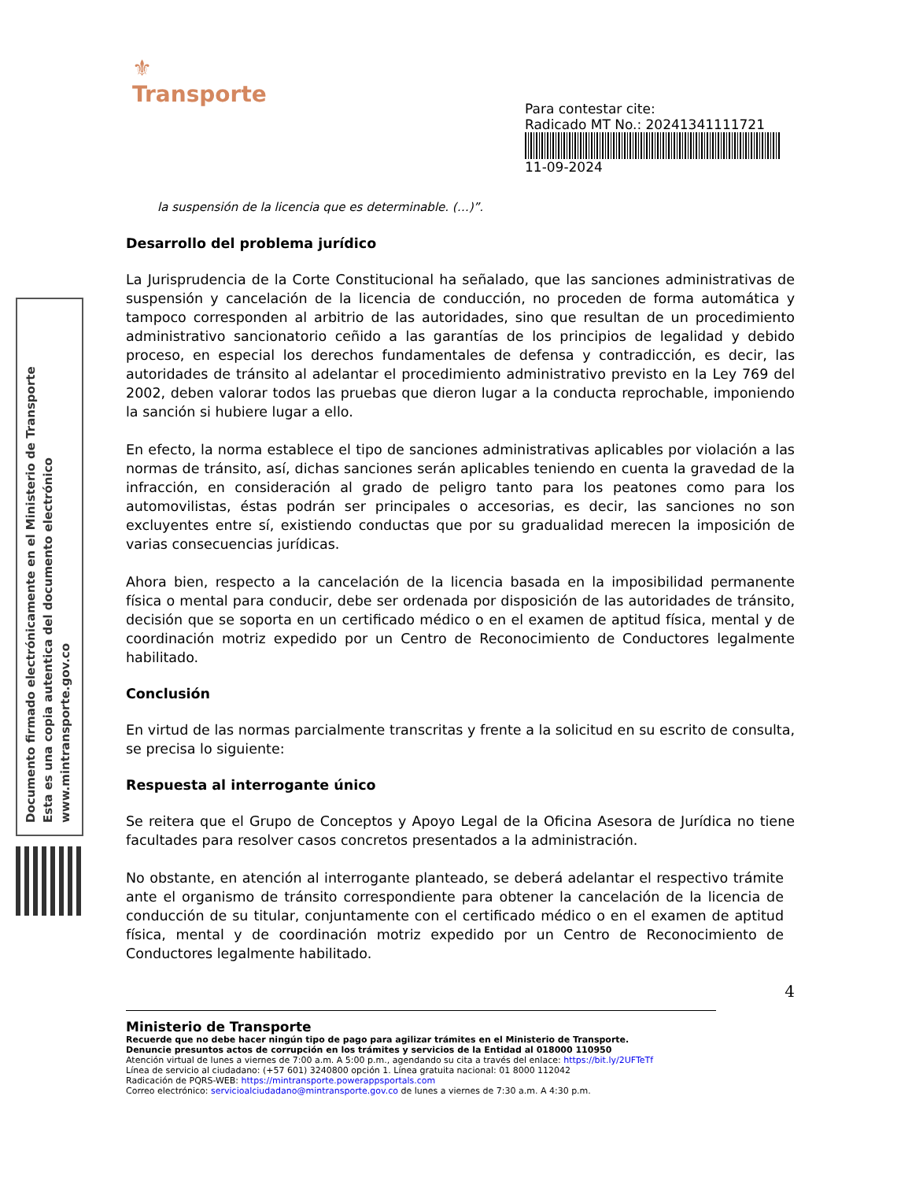Documento firmado electrónicamente en el Ministerio de Transporte
Esta es una copia autentica del documento electrónico
www.mintransporte.gov.co
⚜
Transporte
Para contestar cite:
Radicado MT No.: 20241341111721
11-09-2024
la suspensión de la licencia que es determinable. (…)”.
Desarrollo del problema jurídico
La Jurisprudencia de la Corte Constitucional ha señalado, que las sanciones administrativas de suspensión y cancelación de la licencia de conducción, no proceden de forma automática y tampoco corresponden al arbitrio de las autoridades, sino que resultan de un procedimiento administrativo sancionatorio ceñido a las garantías de los principios de legalidad y debido proceso, en especial los derechos fundamentales de defensa y contradicción, es decir, las autoridades de tránsito al adelantar el procedimiento administrativo previsto en la Ley 769 del 2002, deben valorar todos las pruebas que dieron lugar a la conducta reprochable, imponiendo la sanción si hubiere lugar a ello.
En efecto, la norma establece el tipo de sanciones administrativas aplicables por violación a las normas de tránsito, así, dichas sanciones serán aplicables teniendo en cuenta la gravedad de la infracción, en consideración al grado de peligro tanto para los peatones como para los automovilistas, éstas podrán ser principales o accesorias, es decir, las sanciones no son excluyentes entre sí, existiendo conductas que por su gradualidad merecen la imposición de varias consecuencias jurídicas.
Ahora bien, respecto a la cancelación de la licencia basada en la imposibilidad permanente física o mental para conducir, debe ser ordenada por disposición de las autoridades de tránsito, decisión que se soporta en un certificado médico o en el examen de aptitud física, mental y de coordinación motriz expedido por un Centro de Reconocimiento de Conductores legalmente habilitado.
Conclusión
En virtud de las normas parcialmente transcritas y frente a la solicitud en su escrito de consulta, se precisa lo siguiente:
Respuesta al interrogante único
Se reitera que el Grupo de Conceptos y Apoyo Legal de la Oficina Asesora de Jurídica no tiene facultades para resolver casos concretos presentados a la administración.
No obstante, en atención al interrogante planteado, se deberá adelantar el respectivo trámite ante el organismo de tránsito correspondiente para obtener la cancelación de la licencia de conducción de su titular, conjuntamente con el certificado médico o en el examen de aptitud física, mental y de coordinación motriz expedido por un Centro de Reconocimiento de Conductores legalmente habilitado.
4
Ministerio de Transporte
Recuerde que no debe hacer ningún tipo de pago para agilizar trámites en el Ministerio de Transporte.
Denuncie presuntos actos de corrupción en los trámites y servicios de la Entidad al 018000 110950
Atención virtual de lunes a viernes de 7:00 a.m. A 5:00 p.m., agendando su cita a través del enlace: https://bit.ly/2UFTeTf
Línea de servicio al ciudadano: (+57 601) 3240800 opción 1. Línea gratuita nacional: 01 8000 112042
Radicación de PQRS-WEB: https://mintransporte.powerappsportals.com
Correo electrónico: servicioalciudadano@mintransporte.gov.co de lunes a viernes de 7:30 a.m. A 4:30 p.m.